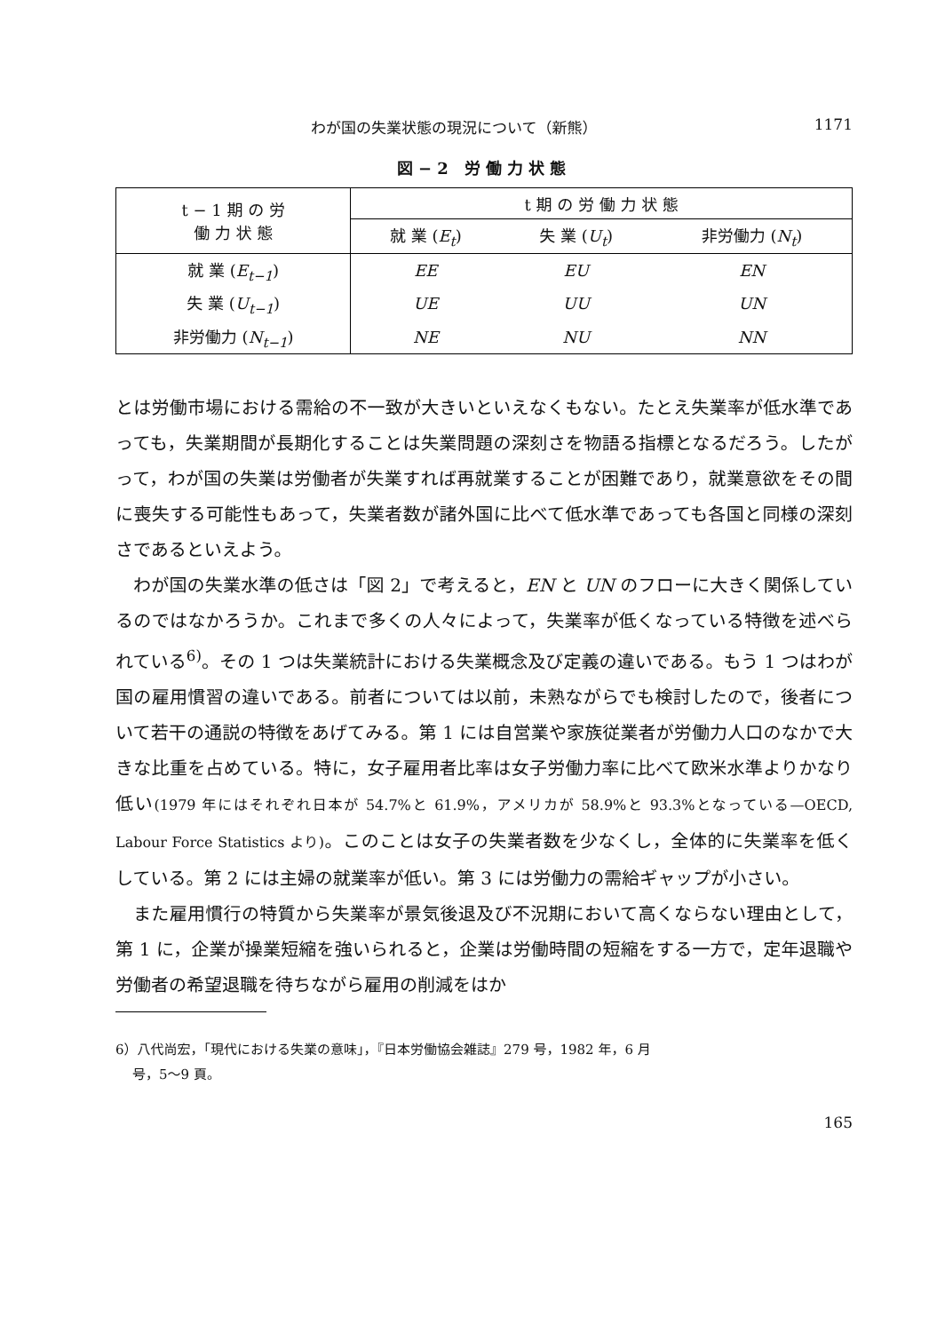わが国の失業状態の現況について（新熊） 1171
図−2 労働力状態
| t − 1 期 の 労 働 力 状 態 | t 期 の 労 働 力 状 態 | | |
| --- | --- | --- | --- |
| | 就 業 ( E<sub>t</sub> ) | 失 業 ( U<sub>t</sub> ) | 非労働力 ( N<sub>t</sub> ) |
| 就 業 ( E<sub>t−1</sub> ) | EE | EU | EN |
| 失 業 ( U<sub>t−1</sub> ) | UE | UU | UN |
| 非労働力 ( N<sub>t−1</sub> ) | NE | NU | NN |
とは労働市場における需給の不一致が大きいといえなくもない。たとえ失業率が低水準であっても，失業期間が長期化することは失業問題の深刻さを物語る指標となるだろう。したがって，わが国の失業は労働者が失業すれば再就業することが困難であり，就業意欲をその間に喪失する可能性もあって，失業者数が諸外国に比べて低水準であっても各国と同様の深刻さであるといえよう。
わが国の失業水準の低さは「図 2」で考えると，EN と UN のフローに大きく関係しているのではなかろうか。これまで多くの人々によって，失業率が低くなっている特徴を述べられている<sup>6)</sup>。その 1 つは失業統計における失業概念及び定義の違いである。もう 1 つはわが国の雇用慣習の違いである。前者については以前，未熟ながらでも検討したので，後者について若干の通説の特徴をあげてみる。第 1 には自営業や家族従業者が労働力人口のなかで大きな比重を占めている。特に，女子雇用者比率は女子労働力率に比べて欧米水準よりかなり低い(1979 年にはそれぞれ日本が 54.7%と 61.9%，アメリカが 58.9%と 93.3%となっている—OECD, Labour Force Statistics より)。このことは女子の失業者数を少なくし，全体的に失業率を低くしている。第 2 には主婦の就業率が低い。第 3 には労働力の需給ギャップが小さい。
また雇用慣行の特質から失業率が景気後退及び不況期において高くならない理由として，第 1 に，企業が操業短縮を強いられると，企業は労働時間の短縮をする一方で，定年退職や労働者の希望退職を待ちながら雇用の削減をはか
6）八代尚宏，「現代における失業の意味」，『日本労働協会雑誌』279 号，1982 年，6 月
号，5〜9 頁。
165